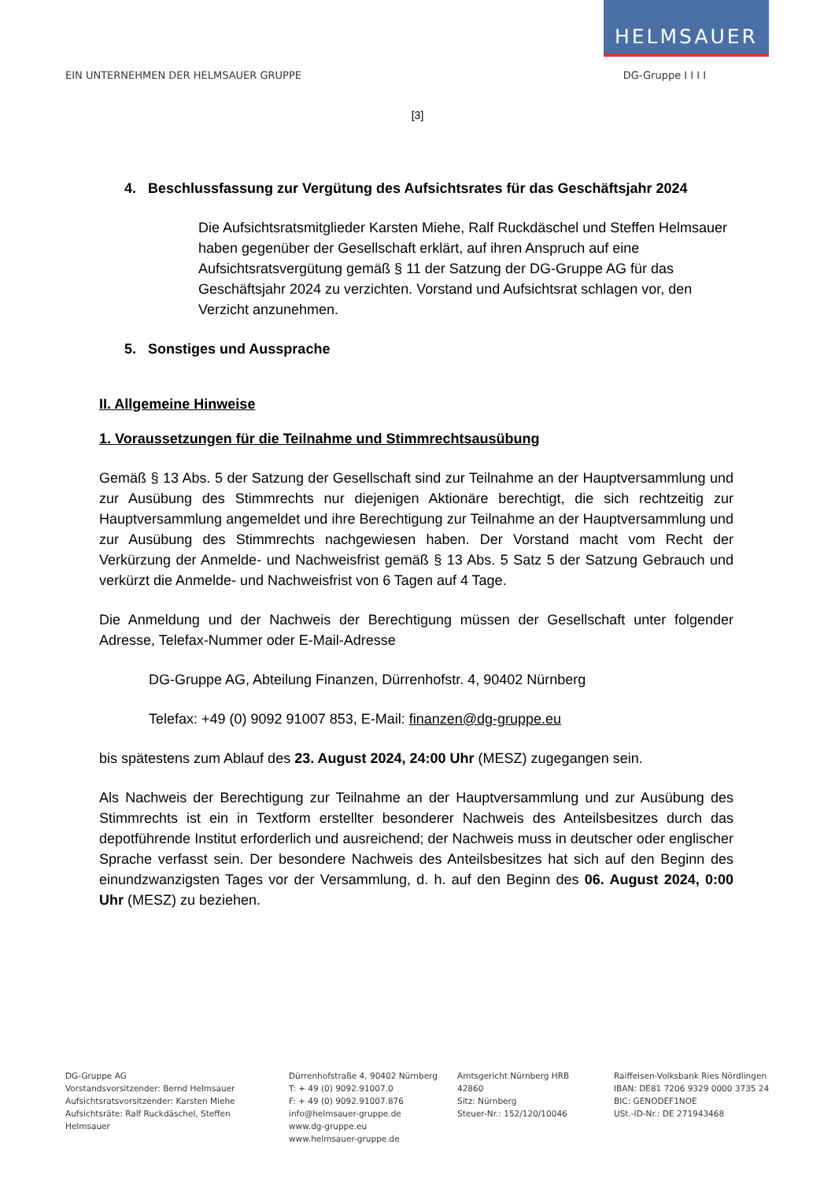HELMSAUER
EIN UNTERNEHMEN DER HELMSAUER GRUPPE DG-Gruppe I I I I
[3]
4. Beschlussfassung zur Vergütung des Aufsichtsrates für das Geschäftsjahr 2024
Die Aufsichtsratsmitglieder Karsten Miehe, Ralf Ruckdäschel und Steffen Helmsauer haben gegenüber der Gesellschaft erklärt, auf ihren Anspruch auf eine Aufsichtsratsvergütung gemäß § 11 der Satzung der DG-Gruppe AG für das Geschäftsjahr 2024 zu verzichten. Vorstand und Aufsichtsrat schlagen vor, den Verzicht anzunehmen.
5. Sonstiges und Aussprache
II. Allgemeine Hinweise
1. Voraussetzungen für die Teilnahme und Stimmrechtsausübung
Gemäß § 13 Abs. 5 der Satzung der Gesellschaft sind zur Teilnahme an der Hauptversammlung und zur Ausübung des Stimmrechts nur diejenigen Aktionäre berechtigt, die sich rechtzeitig zur Hauptversammlung angemeldet und ihre Berechtigung zur Teilnahme an der Hauptversammlung und zur Ausübung des Stimmrechts nachgewiesen haben. Der Vorstand macht vom Recht der Verkürzung der Anmelde- und Nachweisfrist gemäß § 13 Abs. 5 Satz 5 der Satzung Gebrauch und verkürzt die Anmelde- und Nachweisfrist von 6 Tagen auf 4 Tage.
Die Anmeldung und der Nachweis der Berechtigung müssen der Gesellschaft unter folgender Adresse, Telefax-Nummer oder E-Mail-Adresse
DG-Gruppe AG, Abteilung Finanzen, Dürrenhofstr. 4, 90402 Nürnberg
Telefax: +49 (0) 9092 91007 853, E-Mail: finanzen@dg-gruppe.eu
bis spätestens zum Ablauf des 23. August 2024, 24:00 Uhr (MESZ) zugegangen sein.
Als Nachweis der Berechtigung zur Teilnahme an der Hauptversammlung und zur Ausübung des Stimmrechts ist ein in Textform erstellter besonderer Nachweis des Anteilsbesitzes durch das depotführende Institut erforderlich und ausreichend; der Nachweis muss in deutscher oder englischer Sprache verfasst sein. Der besondere Nachweis des Anteilsbesitzes hat sich auf den Beginn des einundzwanzigsten Tages vor der Versammlung, d. h. auf den Beginn des 06. August 2024, 0:00 Uhr (MESZ) zu beziehen.
DG-Gruppe AG
Vorstandsvorsitzender: Bernd Helmsauer
Aufsichtsratsvorsitzender: Karsten Miehe
Aufsichtsräte: Ralf Ruckdäschel, Steffen Helmsauer
Dürrenhofstraße 4, 90402 Nürnberg
T: + 49 (0) 9092.91007.0
F: + 49 (0) 9092.91007.876
info@helmsauer-gruppe.de
www.dg-gruppe.eu
www.helmsauer-gruppe.de
Amtsgericht Nürnberg HRB 42860
Sitz: Nürnberg
Steuer-Nr.: 152/120/10046
Raiffeisen-Volksbank Ries Nördlingen
IBAN: DE81 7206 9329 0000 3735 24
BIC: GENODEF1NOE
USt.-ID-Nr.: DE 271943468